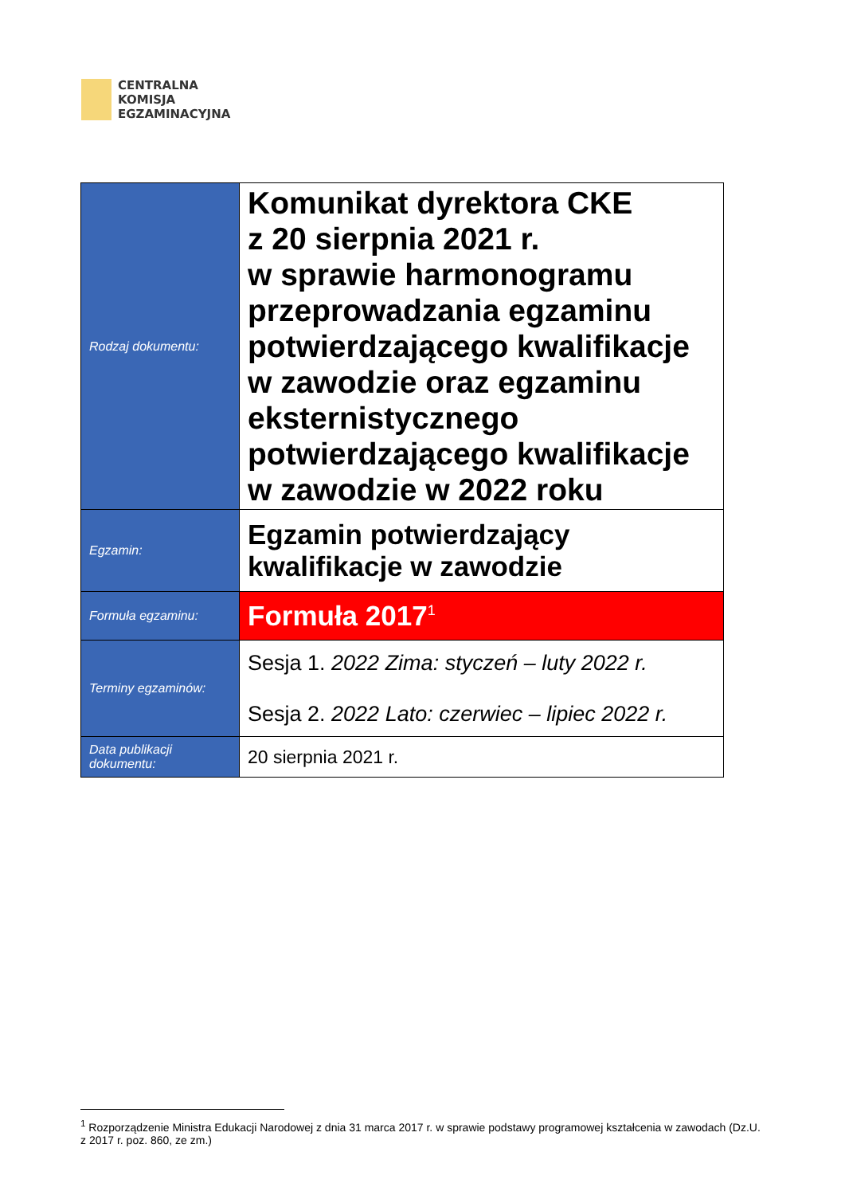CENTRALNA
KOMISJA
EGZAMINACYJNA
| Rodzaj dokumentu: | Komunikat dyrektora CKE z 20 sierpnia 2021 r. w sprawie harmonogramu przeprowadzania egzaminu potwierdzającego kwalifikacje w zawodzie oraz egzaminu eksternistycznego potwierdzającego kwalifikacje w zawodzie w 2022 roku |
| Egzamin: | Egzamin potwierdzający kwalifikacje w zawodzie |
| Formuła egzaminu: | Formuła 2017<sup>1</sup> |
| Terminy egzaminów: | Sesja 1. 2022 Zima: styczeń – luty 2022 r. Sesja 2. 2022 Lato: czerwiec – lipiec 2022 r. |
| Data publikacji dokumentu: | 20 sierpnia 2021 r. |
<sup>1</sup> Rozporządzenie Ministra Edukacji Narodowej z dnia 31 marca 2017 r. w sprawie podstawy programowej kształcenia w zawodach (Dz.U. z 2017 r. poz. 860, ze zm.)